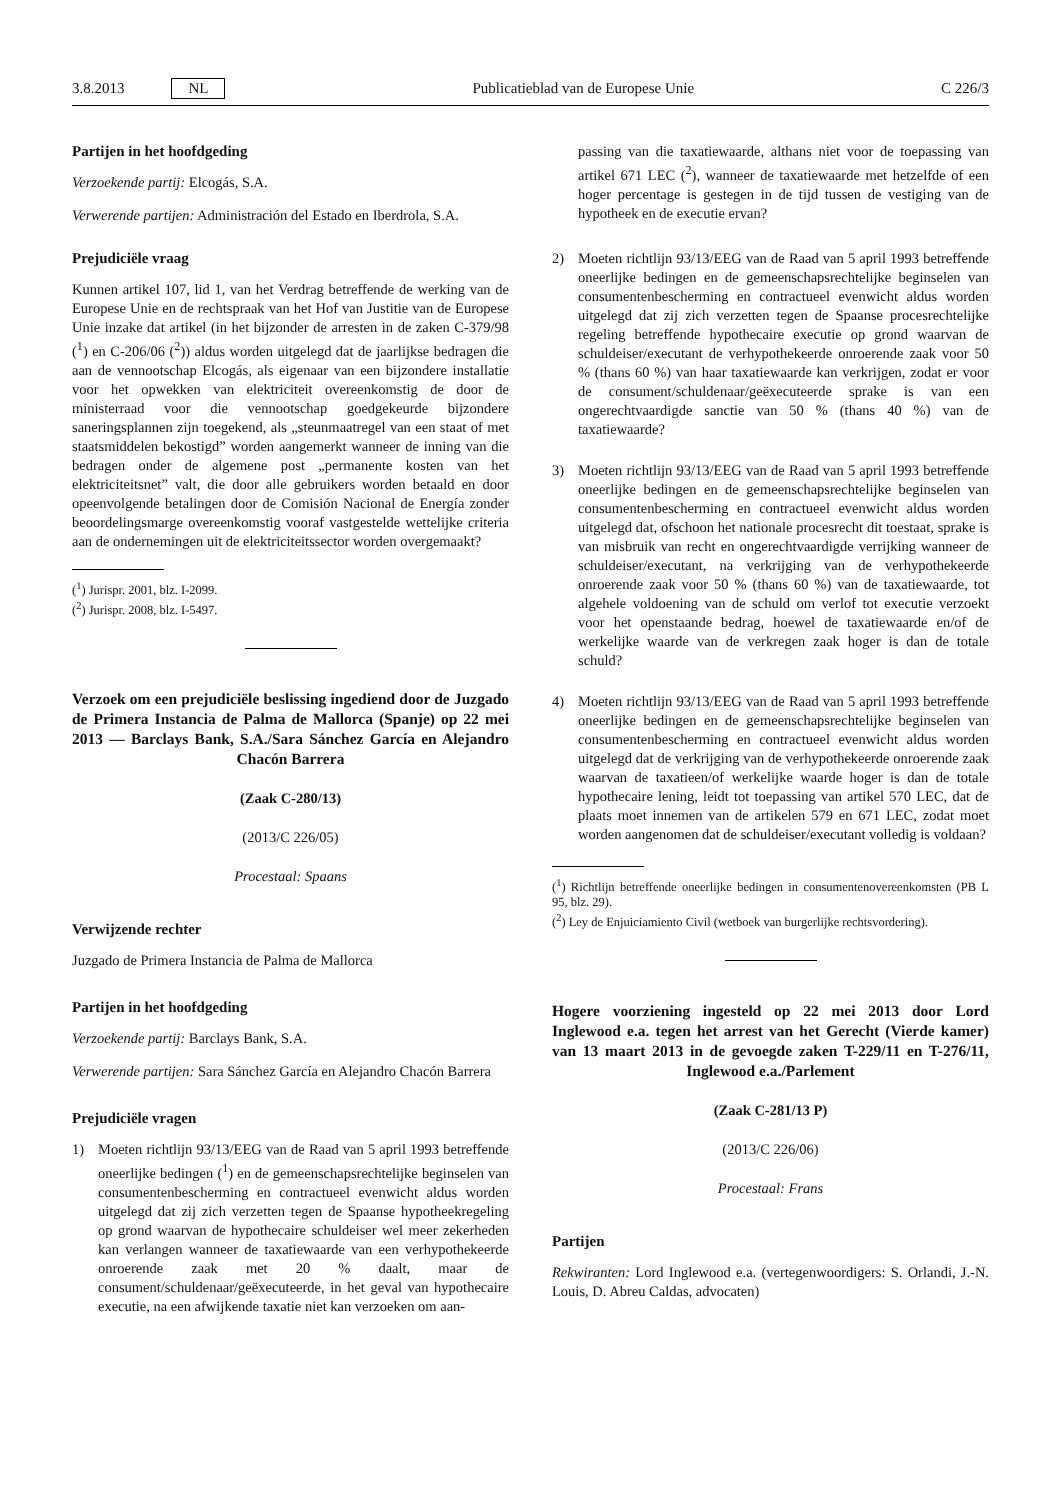3.8.2013 NL Publicatieblad van de Europese Unie C 226/3
Partijen in het hoofdgeding
Verzoekende partij: Elcogás, S.A.
Verwerende partijen: Administración del Estado en Iberdrola, S.A.
Prejudiciële vraag
Kunnen artikel 107, lid 1, van het Verdrag betreffende de werking van de Europese Unie en de rechtspraak van het Hof van Justitie van de Europese Unie inzake dat artikel (in het bijzonder de arresten in de zaken C-379/98 (<sup>1</sup>) en C-206/06 (<sup>2</sup>)) aldus worden uitgelegd dat de jaarlijkse bedragen die aan de vennootschap Elcogás, als eigenaar van een bijzondere installatie voor het opwekken van elektriciteit overeenkomstig de door de ministerraad voor die vennootschap goedgekeurde bijzondere saneringsplannen zijn toegekend, als „steunmaatregel van een staat of met staatsmiddelen bekostigd” worden aangemerkt wanneer de inning van die bedragen onder de algemene post „permanente kosten van het elektriciteitsnet” valt, die door alle gebruikers worden betaald en door opeenvolgende betalingen door de Comisión Nacional de Energía zonder beoordelingsmarge overeenkomstig vooraf vastgestelde wettelijke criteria aan de ondernemingen uit de elektriciteitssector worden overgemaakt?
(<sup>1</sup>) Jurispr. 2001, blz. I-2099.
(<sup>2</sup>) Jurispr. 2008, blz. I-5497.
Verzoek om een prejudiciële beslissing ingediend door de Juzgado de Primera Instancia de Palma de Mallorca (Spanje) op 22 mei 2013 — Barclays Bank, S.A./Sara Sánchez García en Alejandro Chacón Barrera
(Zaak C-280/13)
(2013/C 226/05)
Procestaal: Spaans
Verwijzende rechter
Juzgado de Primera Instancia de Palma de Mallorca
Partijen in het hoofdgeding
Verzoekende partij: Barclays Bank, S.A.
Verwerende partijen: Sara Sánchez García en Alejandro Chacón Barrera
Prejudiciële vragen
1) Moeten richtlijn 93/13/EEG van de Raad van 5 april 1993 betreffende oneerlijke bedingen (<sup>1</sup>) en de gemeenschapsrechtelijke beginselen van consumentenbescherming en contractueel evenwicht aldus worden uitgelegd dat zij zich verzetten tegen de Spaanse hypotheekregeling op grond waarvan de hypothecaire schuldeiser wel meer zekerheden kan verlangen wanneer de taxatiewaarde van een verhypothekeerde onroerende zaak met 20 % daalt, maar de consument/schuldenaar/geëxecuteerde, in het geval van hypothecaire executie, na een afwijkende taxatie niet kan verzoeken om aan-
passing van die taxatiewaarde, althans niet voor de toepassing van artikel 671 LEC (<sup>2</sup>), wanneer de taxatiewaarde met hetzelfde of een hoger percentage is gestegen in de tijd tussen de vestiging van de hypotheek en de executie ervan?
2) Moeten richtlijn 93/13/EEG van de Raad van 5 april 1993 betreffende oneerlijke bedingen en de gemeenschapsrechtelijke beginselen van consumentenbescherming en contractueel evenwicht aldus worden uitgelegd dat zij zich verzetten tegen de Spaanse procesrechtelijke regeling betreffende hypothecaire executie op grond waarvan de schuldeiser/executant de verhypothekeerde onroerende zaak voor 50 % (thans 60 %) van haar taxatiewaarde kan verkrijgen, zodat er voor de consument/schuldenaar/geëxecuteerde sprake is van een ongerechtvaardigde sanctie van 50 % (thans 40 %) van de taxatiewaarde?
3) Moeten richtlijn 93/13/EEG van de Raad van 5 april 1993 betreffende oneerlijke bedingen en de gemeenschapsrechtelijke beginselen van consumentenbescherming en contractueel evenwicht aldus worden uitgelegd dat, ofschoon het nationale procesrecht dit toestaat, sprake is van misbruik van recht en ongerechtvaardigde verrijking wanneer de schuldeiser/executant, na verkrijging van de verhypothekeerde onroerende zaak voor 50 % (thans 60 %) van de taxatiewaarde, tot algehele voldoening van de schuld om verlof tot executie verzoekt voor het openstaande bedrag, hoewel de taxatiewaarde en/of de werkelijke waarde van de verkregen zaak hoger is dan de totale schuld?
4) Moeten richtlijn 93/13/EEG van de Raad van 5 april 1993 betreffende oneerlijke bedingen en de gemeenschapsrechtelijke beginselen van consumentenbescherming en contractueel evenwicht aldus worden uitgelegd dat de verkrijging van de verhypothekeerde onroerende zaak waarvan de taxatieen/of werkelijke waarde hoger is dan de totale hypothecaire lening, leidt tot toepassing van artikel 570 LEC, dat de plaats moet innemen van de artikelen 579 en 671 LEC, zodat moet worden aangenomen dat de schuldeiser/executant volledig is voldaan?
(<sup>1</sup>) Richtlijn betreffende oneerlijke bedingen in consumentenovereenkomsten (PB L 95, blz. 29).
(<sup>2</sup>) Ley de Enjuiciamiento Civil (wetboek van burgerlijke rechtsvordering).
Hogere voorziening ingesteld op 22 mei 2013 door Lord Inglewood e.a. tegen het arrest van het Gerecht (Vierde kamer) van 13 maart 2013 in de gevoegde zaken T-229/11 en T-276/11, Inglewood e.a./Parlement
(Zaak C-281/13 P)
(2013/C 226/06)
Procestaal: Frans
Partijen
Rekwiranten: Lord Inglewood e.a. (vertegenwoordigers: S. Orlandi, J.-N. Louis, D. Abreu Caldas, advocaten)